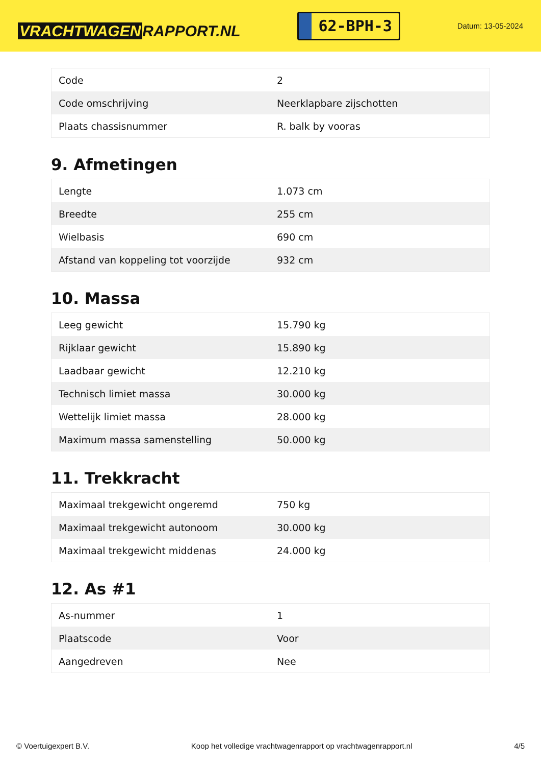VRACHTWAGEN RAPPORT.NL
62-BPH-3
Datum: 13-05-2024
| Code | 2 |
| Code omschrijving | Neerklapbare zijschotten |
| Plaats chassisnummer | R. balk by vooras |
9. Afmetingen
| Lengte | 1.073 cm |
| Breedte | 255 cm |
| Wielbasis | 690 cm |
| Afstand van koppeling tot voorzijde | 932 cm |
10. Massa
| Leeg gewicht | 15.790 kg |
| Rijklaar gewicht | 15.890 kg |
| Laadbaar gewicht | 12.210 kg |
| Technisch limiet massa | 30.000 kg |
| Wettelijk limiet massa | 28.000 kg |
| Maximum massa samenstelling | 50.000 kg |
11. Trekkracht
| Maximaal trekgewicht ongeremd | 750 kg |
| Maximaal trekgewicht autonoom | 30.000 kg |
| Maximaal trekgewicht middenas | 24.000 kg |
12. As #1
| As-nummer | 1 |
| Plaatscode | Voor |
| Aangedreven | Nee |
© Voertuigexpert B.V. Koop het volledige vrachtwagenrapport op vrachtwagenrapport.nl 4/5